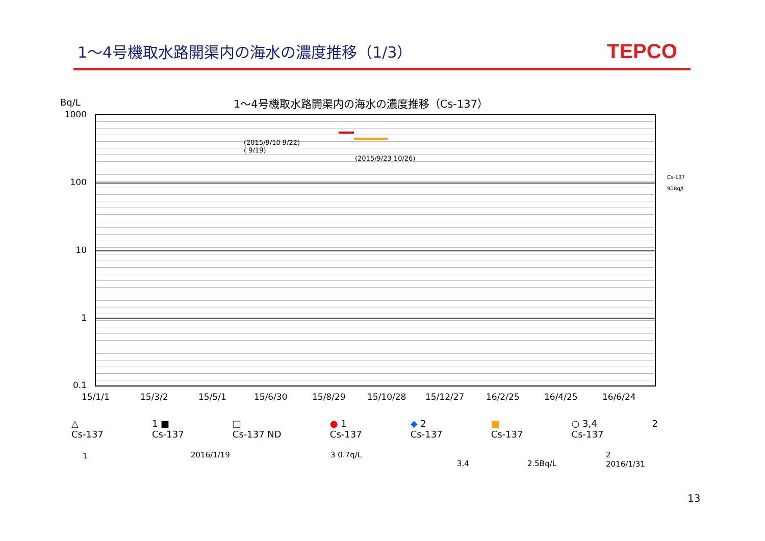1～4号機取水路開渠内の海水の濃度推移（1/3）
TEPCO
Bq/L
1～4号機取水路開渠内の海水の濃度推移（Cs-137）
1000
100
10
1
0.1
(2015/9/10 9/22)
( 9/19)
(2015/9/23 10/26)
Cs-137
90Bq/L
15/1/1 15/3/2 15/5/1 15/6/30 15/8/29 15/10/28 15/12/27 16/2/25 16/4/25 16/6/24
△
Cs-137 1 ■
Cs-137 □
Cs-137 ND ● 1
Cs-137 ◆ 2
Cs-137 ■
Cs-137 ○ 3,4
Cs-137 2
1 2016/1/19 3 0.7q/L
3,4 2.5Bq/L
2
2016/1/31
13